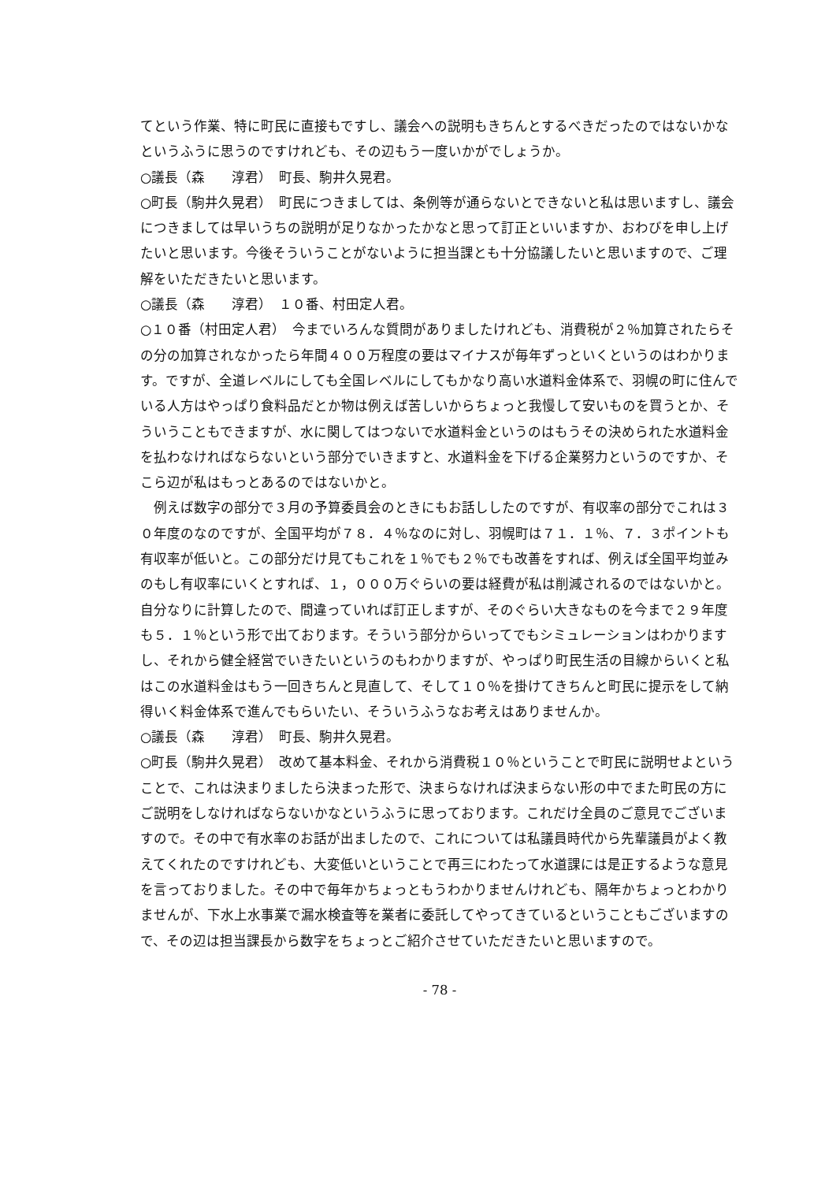てという作業、特に町民に直接もですし、議会への説明もきちんとするべきだったのではないかなというふうに思うのですけれども、その辺もう一度いかがでしょうか。
○議長（森　　淳君）　町長、駒井久晃君。
○町長（駒井久晃君）　町民につきましては、条例等が通らないとできないと私は思いますし、議会につきましては早いうちの説明が足りなかったかなと思って訂正といいますか、おわびを申し上げたいと思います。今後そういうことがないように担当課とも十分協議したいと思いますので、ご理解をいただきたいと思います。
○議長（森　　淳君）　１０番、村田定人君。
○１０番（村田定人君）　今までいろんな質問がありましたけれども、消費税が２％加算されたらその分の加算されなかったら年間４００万程度の要はマイナスが毎年ずっといくというのはわかります。ですが、全道レベルにしても全国レベルにしてもかなり高い水道料金体系で、羽幌の町に住んでいる人方はやっぱり食料品だとか物は例えば苦しいからちょっと我慢して安いものを買うとか、そういうこともできますが、水に関してはつないで水道料金というのはもうその決められた水道料金を払わなければならないという部分でいきますと、水道料金を下げる企業努力というのですか、そこら辺が私はもっとあるのではないかと。
　例えば数字の部分で３月の予算委員会のときにもお話ししたのですが、有収率の部分でこれは３０年度のなのですが、全国平均が７８．４％なのに対し、羽幌町は７１．１％、７．３ポイントも有収率が低いと。この部分だけ見てもこれを１％でも２％でも改善をすれば、例えば全国平均並みのもし有収率にいくとすれば、１，０００万ぐらいの要は経費が私は削減されるのではないかと。自分なりに計算したので、間違っていれば訂正しますが、そのぐらい大きなものを今まで２９年度も５．１％という形で出ております。そういう部分からいってでもシミュレーションはわかりますし、それから健全経営でいきたいというのもわかりますが、やっぱり町民生活の目線からいくと私はこの水道料金はもう一回きちんと見直して、そして１０％を掛けてきちんと町民に提示をして納得いく料金体系で進んでもらいたい、そういうふうなお考えはありませんか。
○議長（森　　淳君）　町長、駒井久晃君。
○町長（駒井久晃君）　改めて基本料金、それから消費税１０％ということで町民に説明せよということで、これは決まりましたら決まった形で、決まらなければ決まらない形の中でまた町民の方にご説明をしなければならないかなというふうに思っております。これだけ全員のご意見でございますので。その中で有水率のお話が出ましたので、これについては私議員時代から先輩議員がよく教えてくれたのですけれども、大変低いということで再三にわたって水道課には是正するような意見を言っておりました。その中で毎年かちょっともうわかりませんけれども、隔年かちょっとわかりませんが、下水上水事業で漏水検査等を業者に委託してやってきているということもございますので、その辺は担当課長から数字をちょっとご紹介させていただきたいと思いますので。
- 78 -